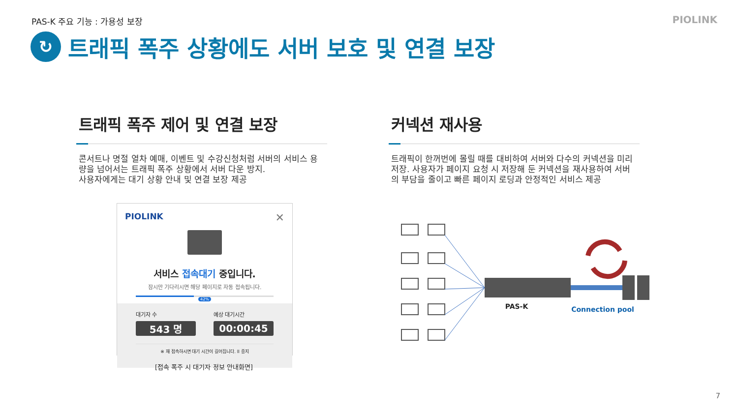PAS-K 주요 기능 : 가용성 보장 PIOLINK
↻
트래픽 폭주 상황에도 서버 보호 및 연결 보장
트래픽 폭주 제어 및 연결 보장
콘서트나 명절 열차 예매, 이벤트 및 수강신청처럼 서버의 서비스 용량을 넘어서는 트래픽 폭주 상황에서 서버 다운 방지.
사용자에게는 대기 상황 안내 및 연결 보장 제공
커넥션 재사용
트래픽이 한꺼번에 몰릴 때를 대비하여 서버와 다수의 커넥션을 미리 저장. 사용자가 페이지 요청 시 저장해 둔 커넥션을 재사용하여 서버의 부담을 줄이고 빠른 페이지 로딩과 안정적인 서비스 제공
PIOLINK ✕
서비스 접속대기 중입니다.
잠시만 기다리시면 해당 페이지로 자동 접속됩니다.
42%
대기자 수
543 명
예상 대기시간
00:00:45
※ 재 접속하시면 대기 시간이 길어집니다. ll 중지
[접속 폭주 시 대기자 정보 안내화면]
PAS-K
Connection pool
7